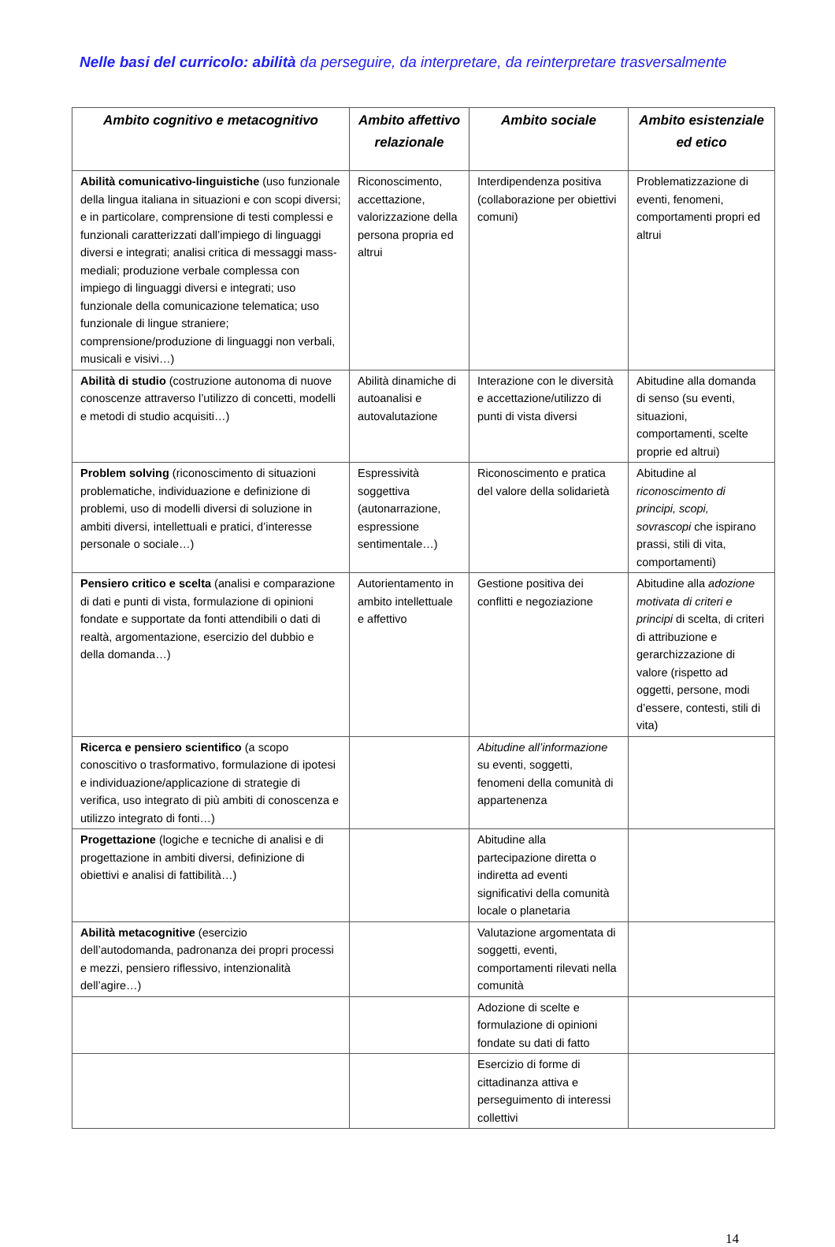Nelle basi del curricolo: abilità da perseguire, da interpretare, da reinterpretare trasversalmente
| Ambito cognitivo e metacognitivo | Ambito affettivo relazionale | Ambito sociale | Ambito esistenziale ed etico |
| --- | --- | --- | --- |
| Abilità comunicativo-linguistiche (uso funzionale della lingua italiana in situazioni e con scopi diversi; e in particolare, comprensione di testi complessi e funzionali caratterizzati dall’impiego di linguaggi diversi e integrati; analisi critica di messaggi mass-mediali; produzione verbale complessa con impiego di linguaggi diversi e integrati; uso funzionale della comunicazione telematica; uso funzionale di lingue straniere; comprensione/produzione di linguaggi non verbali, musicali e visivi…) | Riconoscimento, accettazione, valorizzazione della persona propria ed altrui | Interdipendenza positiva (collaborazione per obiettivi comuni) | Problematizzazione di eventi, fenomeni, comportamenti propri ed altrui |
| Abilità di studio (costruzione autonoma di nuove conoscenze attraverso l’utilizzo di concetti, modelli e metodi di studio acquisiti…) | Abilità dinamiche di autoanalisi e autovalutazione | Interazione con le diversità e accettazione/utilizzo di punti di vista diversi | Abitudine alla domanda di senso (su eventi, situazioni, comportamenti, scelte proprie ed altrui) |
| Problem solving (riconoscimento di situazioni problematiche, individuazione e definizione di problemi, uso di modelli diversi di soluzione in ambiti diversi, intellettuali e pratici, d’interesse personale o sociale…) | Espressività soggettiva (autonarrazione, espressione sentimentale…) | Riconoscimento e pratica del valore della solidarietà | Abitudine al riconoscimento di principi, scopi, sovrascopi che ispirano prassi, stili di vita, comportamenti) |
| Pensiero critico e scelta (analisi e comparazione di dati e punti di vista, formulazione di opinioni fondate e supportate da fonti attendibili o dati di realtà, argomentazione, esercizio del dubbio e della domanda…) | Autorientamento in ambito intellettuale e affettivo | Gestione positiva dei conflitti e negoziazione | Abitudine alla adozione motivata di criteri e principi di scelta, di criteri di attribuzione e gerarchizzazione di valore (rispetto ad oggetti, persone, modi d’essere, contesti, stili di vita) |
| Ricerca e pensiero scientifico (a scopo conoscitivo o trasformativo, formulazione di ipotesi e individuazione/applicazione di strategie di verifica, uso integrato di più ambiti di conoscenza e utilizzo integrato di fonti…) | | Abitudine all’informazione su eventi, soggetti, fenomeni della comunità di appartenenza | |
| Progettazione (logiche e tecniche di analisi e di progettazione in ambiti diversi, definizione di obiettivi e analisi di fattibilità…) | | Abitudine alla partecipazione diretta o indiretta ad eventi significativi della comunità locale o planetaria | |
| Abilità metacognitive (esercizio dell’autodomanda, padronanza dei propri processi e mezzi, pensiero riflessivo, intenzionalità dell’agire…) | | Valutazione argomentata di soggetti, eventi, comportamenti rilevati nella comunità | |
| | | Adozione di scelte e formulazione di opinioni fondate su dati di fatto | |
| | | Esercizio di forme di cittadinanza attiva e perseguimento di interessi collettivi | |
14